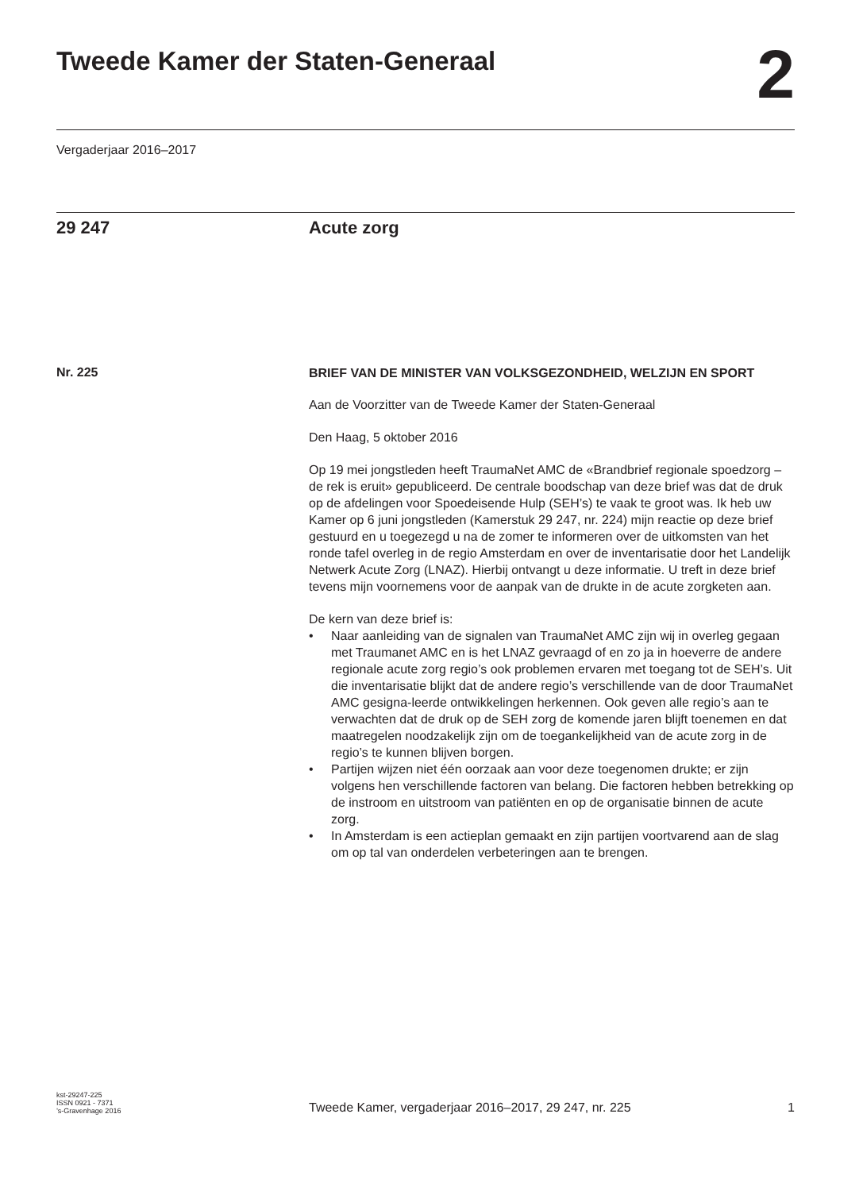Tweede Kamer der Staten-Generaal
2
Vergaderjaar 2016–2017
29 247 Acute zorg
Nr. 225
BRIEF VAN DE MINISTER VAN VOLKSGEZONDHEID, WELZIJN EN SPORT
Aan de Voorzitter van de Tweede Kamer der Staten-Generaal
Den Haag, 5 oktober 2016
Op 19 mei jongstleden heeft TraumaNet AMC de «Brandbrief regionale spoedzorg – de rek is eruit» gepubliceerd. De centrale boodschap van deze brief was dat de druk op de afdelingen voor Spoedeisende Hulp (SEH’s) te vaak te groot was. Ik heb uw Kamer op 6 juni jongstleden (Kamerstuk 29 247, nr. 224) mijn reactie op deze brief gestuurd en u toegezegd u na de zomer te informeren over de uitkomsten van het ronde tafel overleg in de regio Amsterdam en over de inventarisatie door het Landelijk Netwerk Acute Zorg (LNAZ). Hierbij ontvangt u deze informatie. U treft in deze brief tevens mijn voornemens voor de aanpak van de drukte in de acute zorgketen aan.
De kern van deze brief is:
• Naar aanleiding van de signalen van TraumaNet AMC zijn wij in overleg gegaan met Traumanet AMC en is het LNAZ gevraagd of en zo ja in hoeverre de andere regionale acute zorg regio’s ook problemen ervaren met toegang tot de SEH’s. Uit die inventarisatie blijkt dat de andere regio’s verschillende van de door TraumaNet AMC gesigna-leerde ontwikkelingen herkennen. Ook geven alle regio’s aan te verwachten dat de druk op de SEH zorg de komende jaren blijft toenemen en dat maatregelen noodzakelijk zijn om de toegankelijkheid van de acute zorg in de regio’s te kunnen blijven borgen.
• Partijen wijzen niet één oorzaak aan voor deze toegenomen drukte; er zijn volgens hen verschillende factoren van belang. Die factoren hebben betrekking op de instroom en uitstroom van patiënten en op de organisatie binnen de acute zorg.
• In Amsterdam is een actieplan gemaakt en zijn partijen voortvarend aan de slag om op tal van onderdelen verbeteringen aan te brengen.
kst-29247-225
ISSN 0921 - 7371
’s-Gravenhage 2016
Tweede Kamer, vergaderjaar 2016–2017, 29 247, nr. 225
1